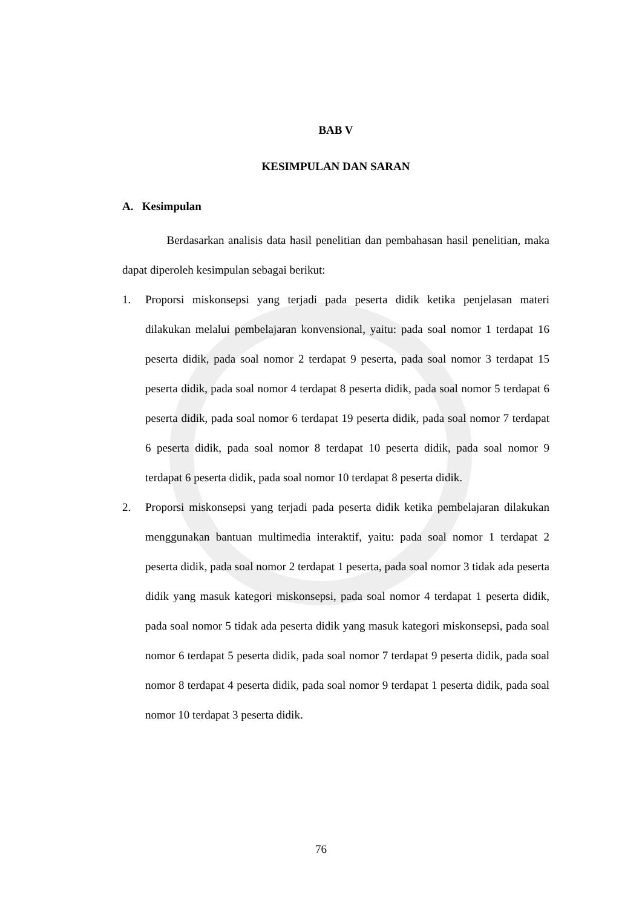BAB V
KESIMPULAN DAN SARAN
A. Kesimpulan
Berdasarkan analisis data hasil penelitian dan pembahasan hasil penelitian, maka dapat diperoleh kesimpulan sebagai berikut:
1. Proporsi miskonsepsi yang terjadi pada peserta didik ketika penjelasan materi dilakukan melalui pembelajaran konvensional, yaitu: pada soal nomor 1 terdapat 16 peserta didik, pada soal nomor 2 terdapat 9 peserta, pada soal nomor 3 terdapat 15 peserta didik, pada soal nomor 4 terdapat 8 peserta didik, pada soal nomor 5 terdapat 6 peserta didik, pada soal nomor 6 terdapat 19 peserta didik, pada soal nomor 7 terdapat 6 peserta didik, pada soal nomor 8 terdapat 10 peserta didik, pada soal nomor 9 terdapat 6 peserta didik, pada soal nomor 10 terdapat 8 peserta didik.
2. Proporsi miskonsepsi yang terjadi pada peserta didik ketika pembelajaran dilakukan menggunakan bantuan multimedia interaktif, yaitu: pada soal nomor 1 terdapat 2 peserta didik, pada soal nomor 2 terdapat 1 peserta, pada soal nomor 3 tidak ada peserta didik yang masuk kategori miskonsepsi, pada soal nomor 4 terdapat 1 peserta didik, pada soal nomor 5 tidak ada peserta didik yang masuk kategori miskonsepsi, pada soal nomor 6 terdapat 5 peserta didik, pada soal nomor 7 terdapat 9 peserta didik, pada soal nomor 8 terdapat 4 peserta didik, pada soal nomor 9 terdapat 1 peserta didik, pada soal nomor 10 terdapat 3 peserta didik.
76